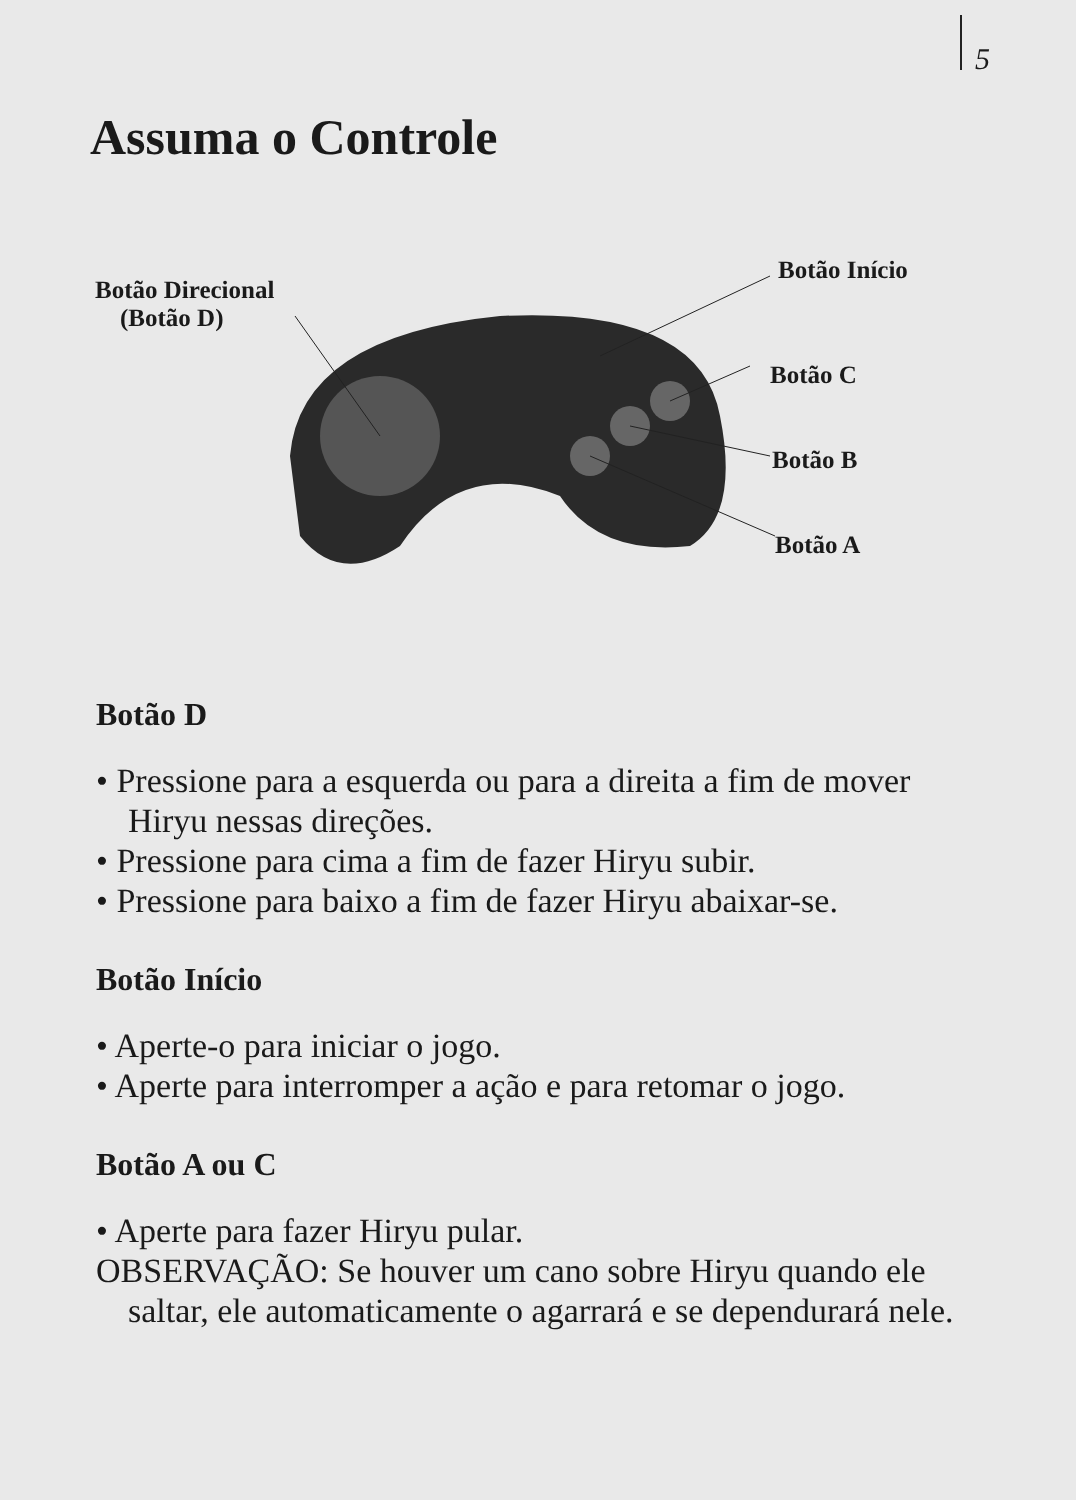5
Assuma o Controle
Botão Direcional
(Botão D)
Botão Início
Botão C
Botão B
Botão A
Botão D
• Pressione para a esquerda ou para a direita a fim de mover Hiryu nessas direções.
• Pressione para cima a fim de fazer Hiryu subir.
• Pressione para baixo a fim de fazer Hiryu abaixar-se.
Botão Início
• Aperte-o para iniciar o jogo.
• Aperte para interromper a ação e para retomar o jogo.
Botão A ou C
• Aperte para fazer Hiryu pular.
OBSERVAÇÃO: Se houver um cano sobre Hiryu quando ele saltar, ele automaticamente o agarrará e se dependurará nele.